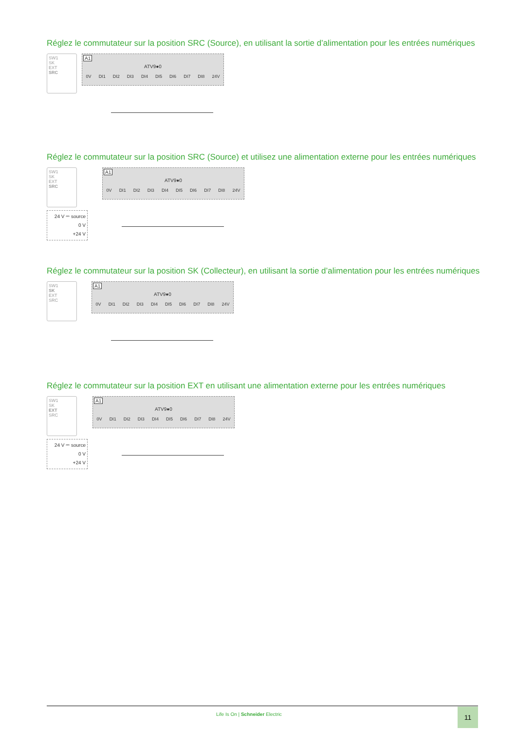Réglez le commutateur sur la position SRC (Source), en utilisant la sortie d’alimentation pour les entrées numériques
SW1
SK
EXT
SRC
A1
ATV9●0
0V DI1 DI2 DI3 DI4 DI5 DI6 DI7 DI8 24V
Réglez le commutateur sur la position SRC (Source) et utilisez une alimentation externe pour les entrées numériques
SW1
SK
EXT
SRC
24 V ⎓ source
0 V
+24 V
A1
ATV9●0
0V DI1 DI2 DI3 DI4 DI5 DI6 DI7 DI8 24V
Réglez le commutateur sur la position SK (Collecteur), en utilisant la sortie d’alimentation pour les entrées numériques
SW1
SK
EXT
SRC
A1
ATV9●0
0V DI1 DI2 DI3 DI4 DI5 DI6 DI7 DI8 24V
Réglez le commutateur sur la position EXT en utilisant une alimentation externe pour les entrées numériques
SW1
SK
EXT
SRC
24 V ⎓ source
0 V
+24 V
A1
ATV9●0
0V DI1 DI2 DI3 DI4 DI5 DI6 DI7 DI8 24V
Life Is On | Schneider Electric
11